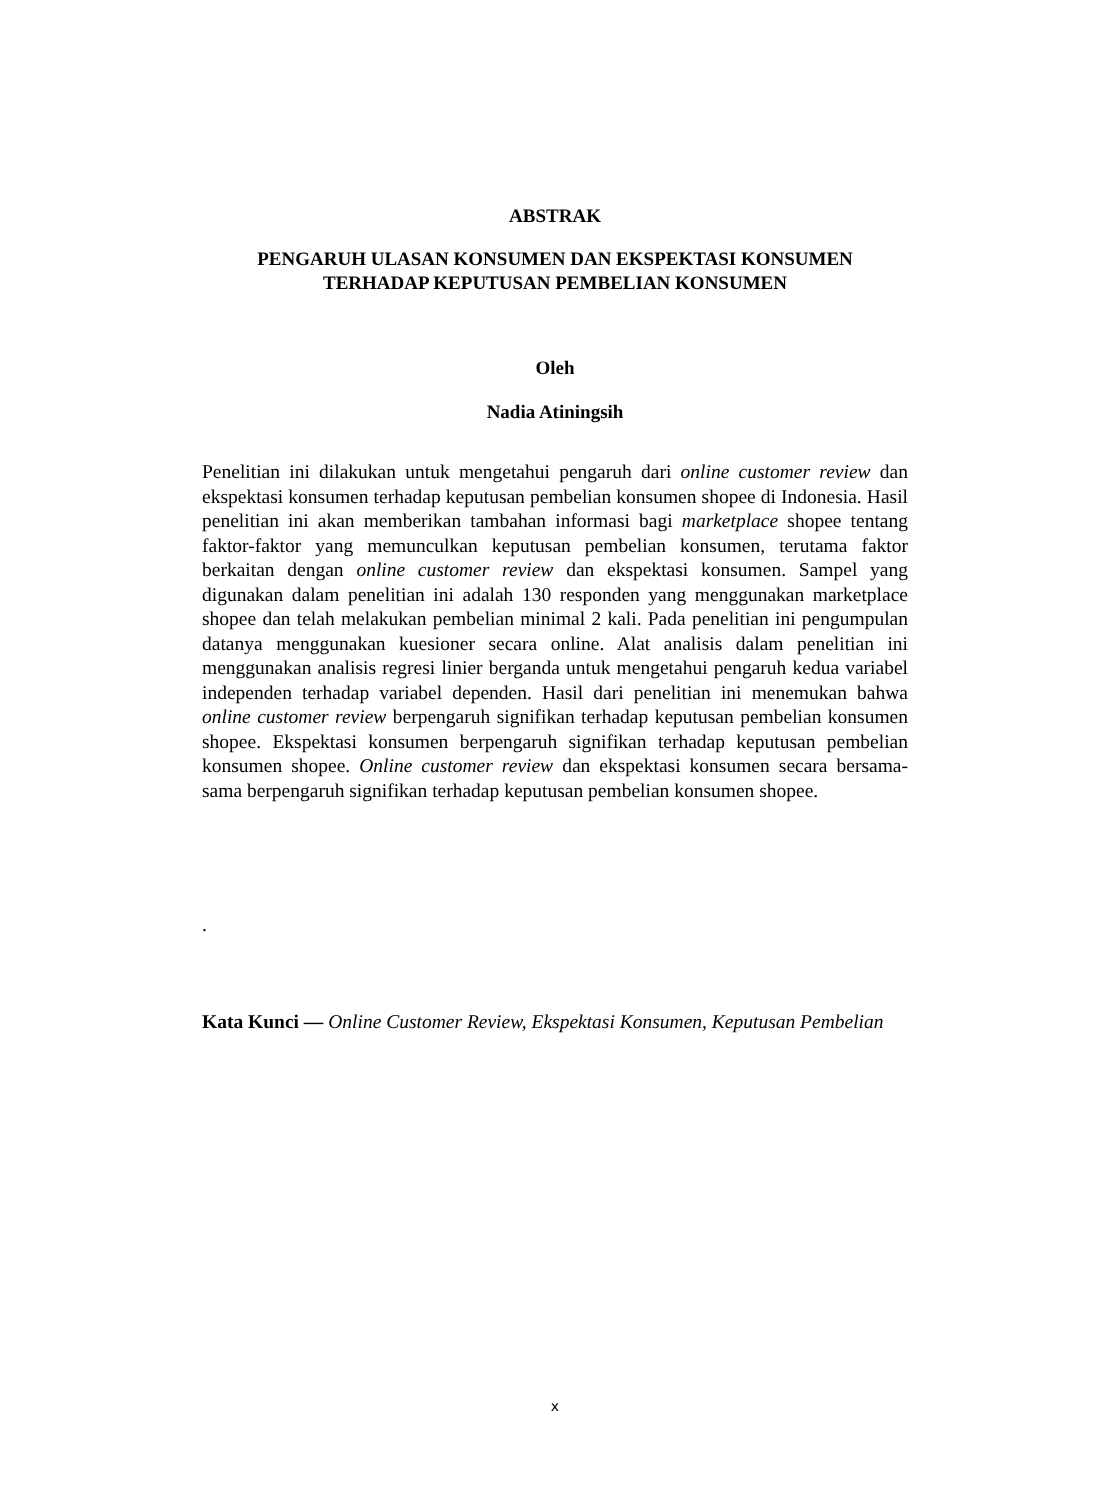ABSTRAK
PENGARUH ULASAN KONSUMEN DAN EKSPEKTASI KONSUMEN
TERHADAP KEPUTUSAN PEMBELIAN KONSUMEN
Oleh
Nadia Atiningsih
Penelitian ini dilakukan untuk mengetahui pengaruh dari online customer review dan ekspektasi konsumen terhadap keputusan pembelian konsumen shopee di Indonesia. Hasil penelitian ini akan memberikan tambahan informasi bagi marketplace shopee tentang faktor-faktor yang memunculkan keputusan pembelian konsumen, terutama faktor berkaitan dengan online customer review dan ekspektasi konsumen. Sampel yang digunakan dalam penelitian ini adalah 130 responden yang menggunakan marketplace shopee dan telah melakukan pembelian minimal 2 kali. Pada penelitian ini pengumpulan datanya menggunakan kuesioner secara online. Alat analisis dalam penelitian ini menggunakan analisis regresi linier berganda untuk mengetahui pengaruh kedua variabel independen terhadap variabel dependen. Hasil dari penelitian ini menemukan bahwa online customer review berpengaruh signifikan terhadap keputusan pembelian konsumen shopee. Ekspektasi konsumen berpengaruh signifikan terhadap keputusan pembelian konsumen shopee. Online customer review dan ekspektasi konsumen secara bersama-sama berpengaruh signifikan terhadap keputusan pembelian konsumen shopee.
.
Kata Kunci — Online Customer Review, Ekspektasi Konsumen, Keputusan Pembelian
x